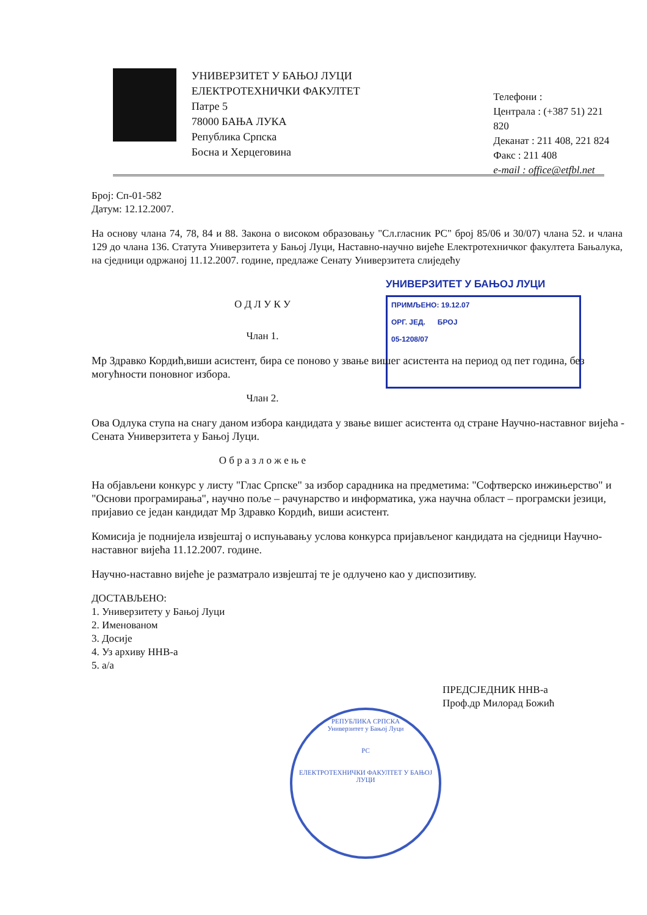УНИВЕРЗИТЕТ У БАЊОЈ ЛУЦИ
ЕЛЕКТРОТЕХНИЧКИ ФАКУЛТЕТ
Патре 5
78000 БАЊА ЛУКА
Република Српска
Босна и Херцеговина
Телефони :
Централа : (+387 51) 221 820
Деканат : 211 408, 221 824
Факс : 211 408
e-mail : office@etfbl.net
УНИВЕРЗИТЕТ У БАЊОЈ ЛУЦИ
ПРИМЉЕНО: 19.12.07
ОРГ. ЈЕД. БРОЈ
05-1208/07
Број: Сп-01-582
Датум: 12.12.2007.
На основу члана 74, 78, 84 и 88. Закона о високом образовању "Сл.гласник РС" број 85/06 и 30/07) члана 52. и члана 129 до члана 136. Статута Универзитета у Бањој Луци, Наставно-научно вијеће Електротехничког факултета Бањалука, на сједници одржаној 11.12.2007. године, предлаже Сенату Универзитета слиједећу
О Д Л У К У
Члан 1.
Мр Здравко Кордић,виши асистент, бира се поново у звање вишег асистента на период од пет година, без могућности поновног избора.
Члан 2.
Ова Одлука ступа на снагу даном избора кандидата у звање вишег асистента од стране Научно-наставног вијећа - Сената Универзитета у Бањој Луци.
О б р а з л о ж е њ е
На објављени конкурс у листу "Глас Српске" за избор сарадника на предметима: "Софтверско инжињерство" и "Основи програмирања", научно поље – рачунарство и информатика, ужа научна област – програмски језици, пријавио се један кандидат Мр Здравко Кордић, виши асистент.
Комисија је поднијела извјештај о испуњавању услова конкурса пријављеног кандидата на сједници Научно-наставног вијећа 11.12.2007. године.
Научно-наставно вијеће је разматрало извјештај те је одлучено као у диспозитиву.
ДОСТАВЉЕНО:
1. Универзитету у Бањој Луци
2. Именованом
3. Досије
4. Уз архиву ННВ-а
5. а/а
ПРЕДСЈЕДНИК ННВ-а
Проф.др Милорад Божић
РЕПУБЛИКА СРПСКА
Универзитет у Бањој Луци
РС
ЕЛЕКТРОТЕХНИЧКИ ФАКУЛТЕТ У БАЊОЈ ЛУЦИ